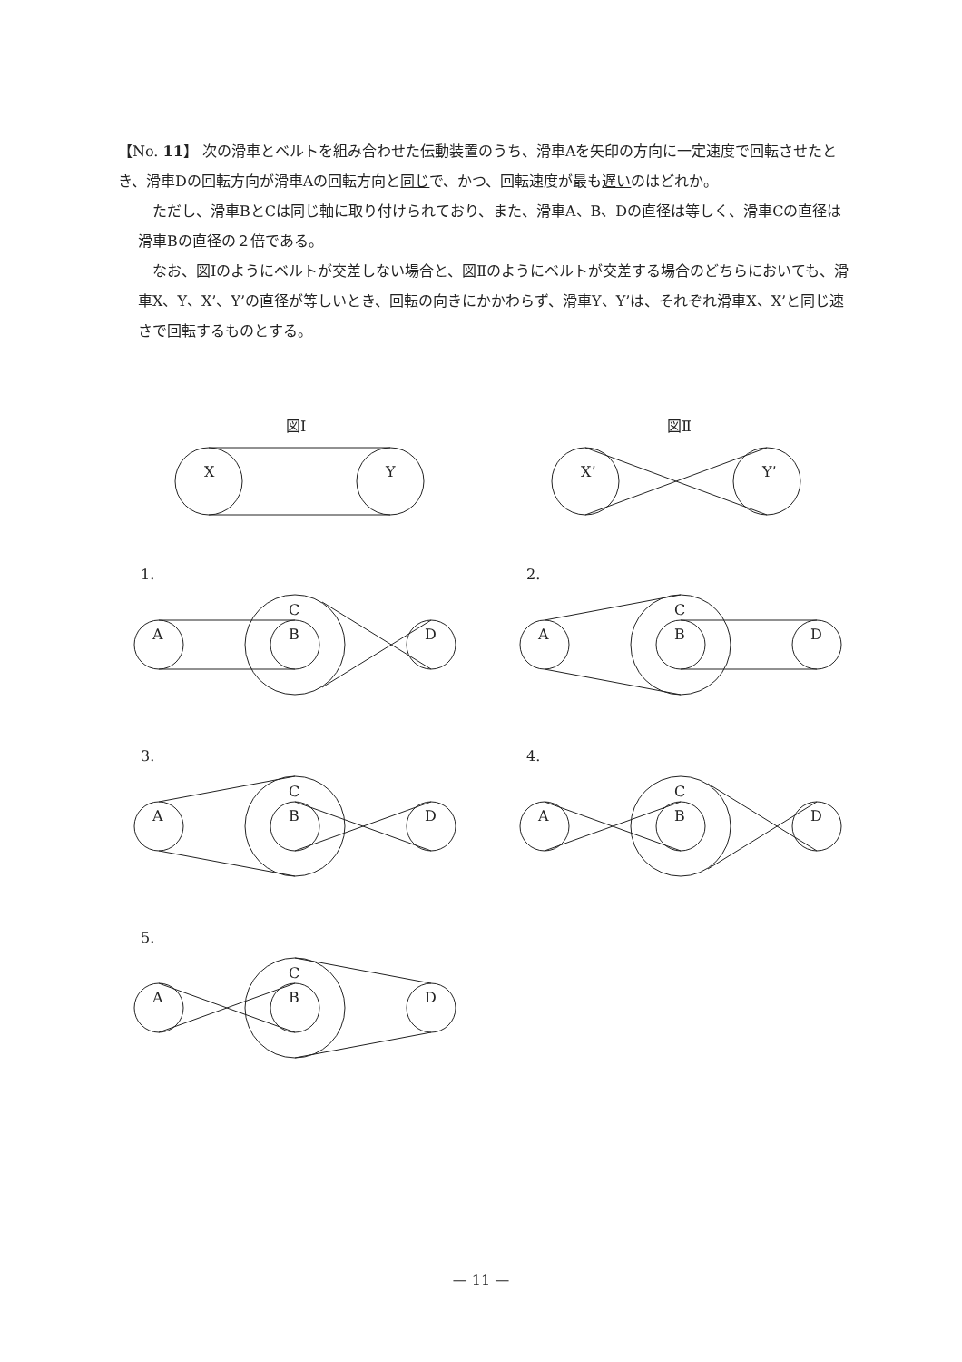【No. 11】 次の滑車とベルトを組み合わせた伝動装置のうち、滑車Aを矢印の方向に一定速度で回転させたとき、滑車Dの回転方向が滑車Aの回転方向と同じで、かつ、回転速度が最も遅いのはどれか。
ただし、滑車BとCは同じ軸に取り付けられており、また、滑車A、B、Dの直径は等しく、滑車Cの直径は滑車Bの直径の２倍である。
なお、図Ⅰのようにベルトが交差しない場合と、図Ⅱのようにベルトが交差する場合のどちらにおいても、滑車X、Y、X’、Y’の直径が等しいとき、回転の向きにかかわらず、滑車Y、Y’は、それぞれ滑車X、X’と同じ速さで回転するものとする。
図Ⅰ
図Ⅱ
X
Y
X’
Y’
1.
2.
3.
4.
5.
A
B
C
D
— 11 —